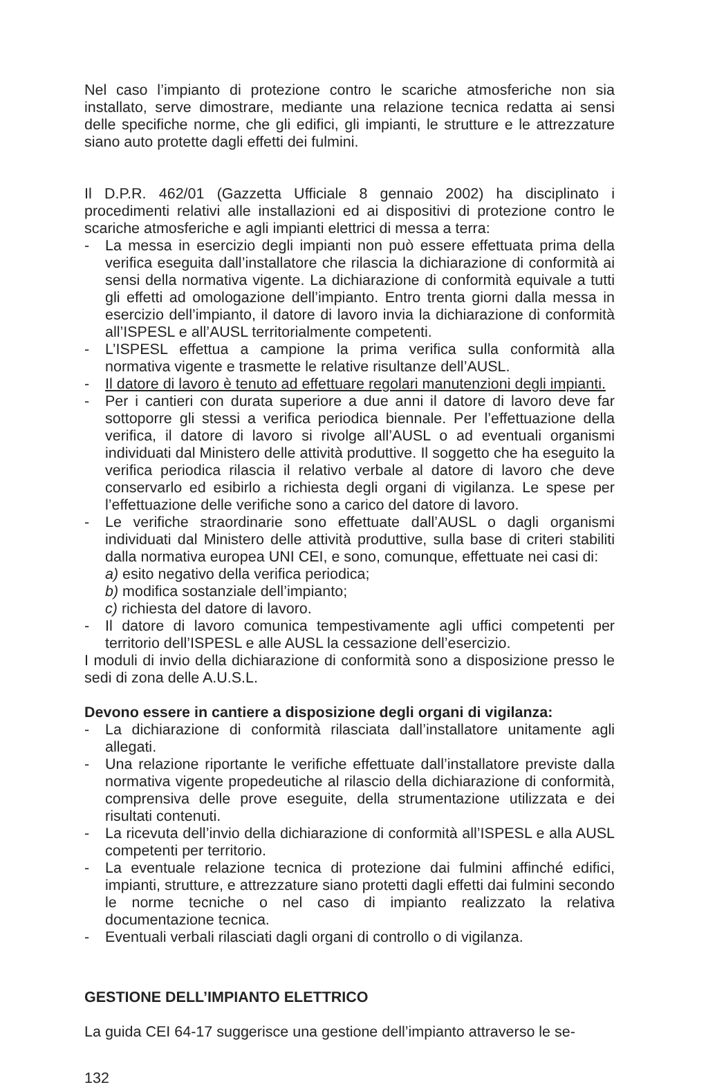Nel caso l’impianto di protezione contro le scariche atmosferiche non sia installato, serve dimostrare, mediante una relazione tecnica redatta ai sensi delle specifiche norme, che gli edifici, gli impianti, le strutture e le attrezzature siano auto protette dagli effetti dei fulmini.
Il D.P.R. 462/01 (Gazzetta Ufficiale 8 gennaio 2002) ha disciplinato i procedimenti relativi alle installazioni ed ai dispositivi di protezione contro le scariche atmosferiche e agli impianti elettrici di messa a terra:
- La messa in esercizio degli impianti non può essere effettuata prima della verifica eseguita dall’installatore che rilascia la dichiarazione di conformità ai sensi della normativa vigente. La dichiarazione di conformità equivale a tutti gli effetti ad omologazione dell’impianto. Entro trenta giorni dalla messa in esercizio dell’impianto, il datore di lavoro invia la dichiarazione di conformità all’ISPESL e all’AUSL territorialmente competenti.
- L’ISPESL effettua a campione la prima verifica sulla conformità alla normativa vigente e trasmette le relative risultanze dell’AUSL.
- Il datore di lavoro è tenuto ad effettuare regolari manutenzioni degli impianti.
- Per i cantieri con durata superiore a due anni il datore di lavoro deve far sottoporre gli stessi a verifica periodica biennale. Per l’effettuazione della verifica, il datore di lavoro si rivolge all’AUSL o ad eventuali organismi individuati dal Ministero delle attività produttive. Il soggetto che ha eseguito la verifica periodica rilascia il relativo verbale al datore di lavoro che deve conservarlo ed esibirlo a richiesta degli organi di vigilanza. Le spese per l’effettuazione delle verifiche sono a carico del datore di lavoro.
- Le verifiche straordinarie sono effettuate dall’AUSL o dagli organismi individuati dal Ministero delle attività produttive, sulla base di criteri stabiliti dalla normativa europea UNI CEI, e sono, comunque, effettuate nei casi di:
a) esito negativo della verifica periodica;
b) modifica sostanziale dell’impianto;
c) richiesta del datore di lavoro.
- Il datore di lavoro comunica tempestivamente agli uffici competenti per territorio dell’ISPESL e alle AUSL la cessazione dell’esercizio.
I moduli di invio della dichiarazione di conformità sono a disposizione presso le sedi di zona delle A.U.S.L.
Devono essere in cantiere a disposizione degli organi di vigilanza:
- La dichiarazione di conformità rilasciata dall’installatore unitamente agli allegati.
- Una relazione riportante le verifiche effettuate dall’installatore previste dalla normativa vigente propedeutiche al rilascio della dichiarazione di conformità, comprensiva delle prove eseguite, della strumentazione utilizzata e dei risultati contenuti.
- La ricevuta dell’invio della dichiarazione di conformità all’ISPESL e alla AUSL competenti per territorio.
- La eventuale relazione tecnica di protezione dai fulmini affinché edifici, impianti, strutture, e attrezzature siano protetti dagli effetti dai fulmini secondo le norme tecniche o nel caso di impianto realizzato la relativa documentazione tecnica.
- Eventuali verbali rilasciati dagli organi di controllo o di vigilanza.
GESTIONE DELL’IMPIANTO ELETTRICO
La guida CEI 64-17 suggerisce una gestione dell’impianto attraverso le se-
132